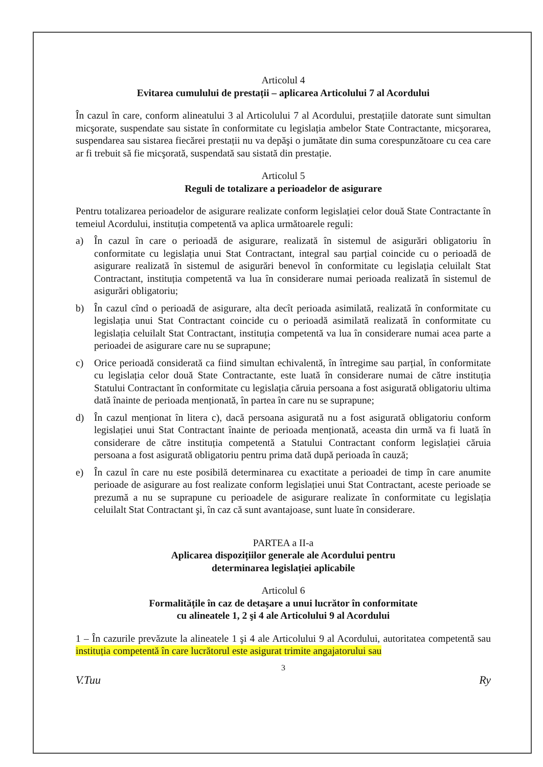Articolul 4
Evitarea cumulului de prestații – aplicarea Articolului 7 al Acordului
În cazul în care, conform alineatului 3 al Articolului 7 al Acordului, prestațiile datorate sunt simultan micşorate, suspendate sau sistate în conformitate cu legislația ambelor State Contractante, micşorarea, suspendarea sau sistarea fiecărei prestații nu va depăşi o jumătate din suma corespunzătoare cu cea care ar fi trebuit să fie micşorată, suspendată sau sistată din prestație.
Articolul 5
Reguli de totalizare a perioadelor de asigurare
Pentru totalizarea perioadelor de asigurare realizate conform legislației celor două State Contractante în temeiul Acordului, instituția competentă va aplica următoarele reguli:
a) În cazul în care o perioadă de asigurare, realizată în sistemul de asigurări obligatoriu în conformitate cu legislația unui Stat Contractant, integral sau parțial coincide cu o perioadă de asigurare realizată în sistemul de asigurări benevol în conformitate cu legislația celuilalt Stat Contractant, instituția competentă va lua în considerare numai perioada realizată în sistemul de asigurări obligatoriu;
b) În cazul cînd o perioadă de asigurare, alta decît perioada asimilată, realizată în conformitate cu legislația unui Stat Contractant coincide cu o perioadă asimilată realizată în conformitate cu legislația celuilalt Stat Contractant, instituția competentă va lua în considerare numai acea parte a perioadei de asigurare care nu se suprapune;
c) Orice perioadă considerată ca fiind simultan echivalentă, în întregime sau parțial, în conformitate cu legislația celor două State Contractante, este luată în considerare numai de către instituția Statului Contractant în conformitate cu legislația căruia persoana a fost asigurată obligatoriu ultima dată înainte de perioada menționată, în partea în care nu se suprapune;
d) În cazul menționat în litera c), dacă persoana asigurată nu a fost asigurată obligatoriu conform legislației unui Stat Contractant înainte de perioada menționată, aceasta din urmă va fi luată în considerare de către instituția competentă a Statului Contractant conform legislației căruia persoana a fost asigurată obligatoriu pentru prima dată după perioada în cauză;
e) În cazul în care nu este posibilă determinarea cu exactitate a perioadei de timp în care anumite perioade de asigurare au fost realizate conform legislației unui Stat Contractant, aceste perioade se prezumă a nu se suprapune cu perioadele de asigurare realizate în conformitate cu legislația celuilalt Stat Contractant şi, în caz că sunt avantajoase, sunt luate în considerare.
PARTEA a II-a
Aplicarea dispozițiilor generale ale Acordului pentru
determinarea legislației aplicabile
Articolul 6
Formalitățile în caz de detaşare a unui lucrător în conformitate
cu alineatele 1, 2 şi 4 ale Articolului 9 al Acordului
1 – În cazurile prevăzute la alineatele 1 şi 4 ale Articolului 9 al Acordului, autoritatea competentă sau instituția competentă în care lucrătorul este asigurat trimite angajatorului sau
3
V.Tuu Ry